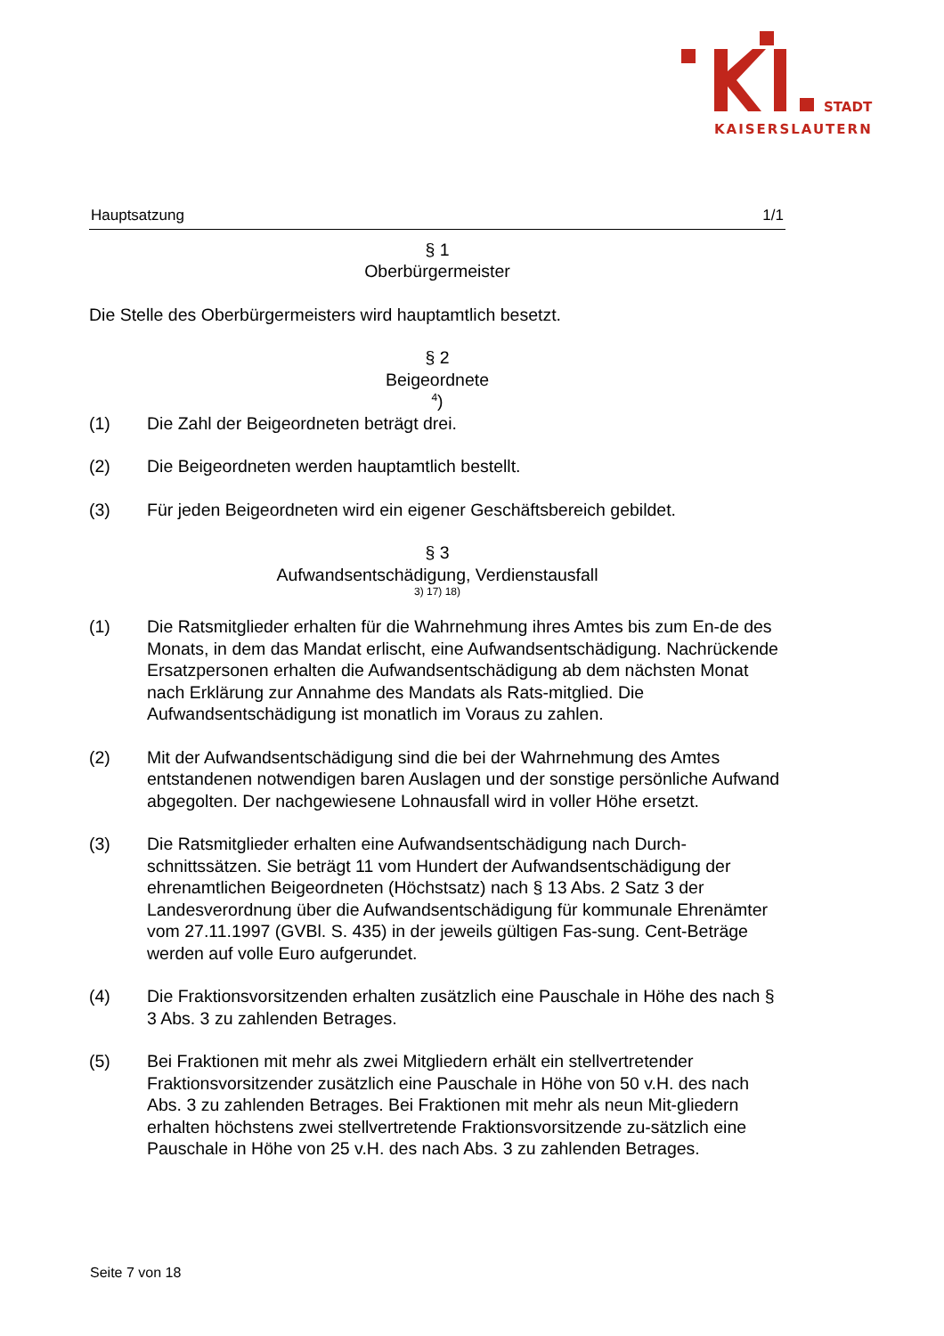STADT
KAISERSLAUTERN
Hauptsatzung 1/1
§ 1
Oberbürgermeister
Die Stelle des Oberbürgermeisters wird hauptamtlich besetzt.
§ 2
Beigeordnete
<sup>4</sup>)
(1) Die Zahl der Beigeordneten beträgt drei.
(2) Die Beigeordneten werden hauptamtlich bestellt.
(3) Für jeden Beigeordneten wird ein eigener Geschäftsbereich gebildet.
§ 3
Aufwandsentschädigung, Verdienstausfall
3) 17) 18)
(1) Die Ratsmitglieder erhalten für die Wahrnehmung ihres Amtes bis zum En-de des Monats, in dem das Mandat erlischt, eine Aufwandsentschädigung. Nachrückende Ersatzpersonen erhalten die Aufwandsentschädigung ab dem nächsten Monat nach Erklärung zur Annahme des Mandats als Rats-mitglied. Die Aufwandsentschädigung ist monatlich im Voraus zu zahlen.
(2) Mit der Aufwandsentschädigung sind die bei der Wahrnehmung des Amtes entstandenen notwendigen baren Auslagen und der sonstige persönliche Aufwand abgegolten. Der nachgewiesene Lohnausfall wird in voller Höhe ersetzt.
(3) Die Ratsmitglieder erhalten eine Aufwandsentschädigung nach Durch-schnittssätzen. Sie beträgt 11 vom Hundert der Aufwandsentschädigung der ehrenamtlichen Beigeordneten (Höchstsatz) nach § 13 Abs. 2 Satz 3 der Landesverordnung über die Aufwandsentschädigung für kommunale Ehrenämter vom 27.11.1997 (GVBl. S. 435) in der jeweils gültigen Fas-sung. Cent-Beträge werden auf volle Euro aufgerundet.
(4) Die Fraktionsvorsitzenden erhalten zusätzlich eine Pauschale in Höhe des nach § 3 Abs. 3 zu zahlenden Betrages.
(5) Bei Fraktionen mit mehr als zwei Mitgliedern erhält ein stellvertretender Fraktionsvorsitzender zusätzlich eine Pauschale in Höhe von 50 v.H. des nach Abs. 3 zu zahlenden Betrages. Bei Fraktionen mit mehr als neun Mit-gliedern erhalten höchstens zwei stellvertretende Fraktionsvorsitzende zu-sätzlich eine Pauschale in Höhe von 25 v.H. des nach Abs. 3 zu zahlenden Betrages.
Seite 7 von 18